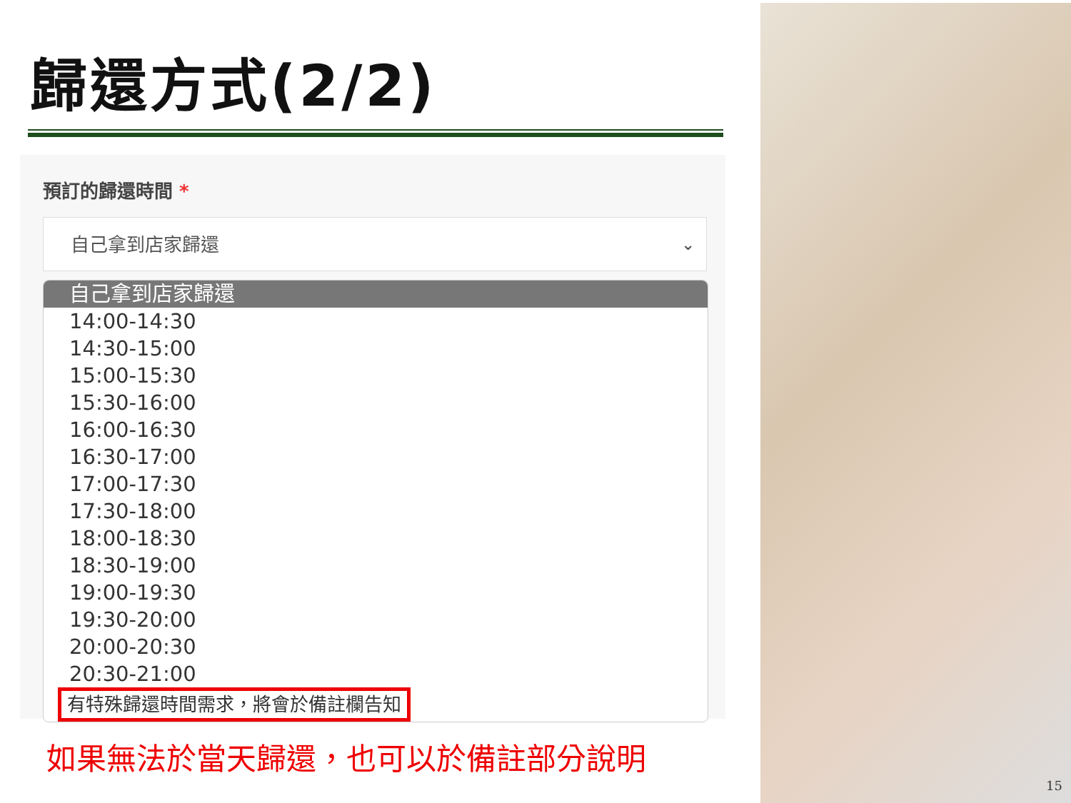歸還方式(2/2)
預訂的歸還時間 *
自己拿到店家歸還 ⌄
自己拿到店家歸還
14:00-14:30
14:30-15:00
15:00-15:30
15:30-16:00
16:00-16:30
16:30-17:00
17:00-17:30
17:30-18:00
18:00-18:30
18:30-19:00
19:00-19:30
19:30-20:00
20:00-20:30
20:30-21:00
有特殊歸還時間需求，將會於備註欄告知
如果無法於當天歸還，也可以於備註部分說明
15